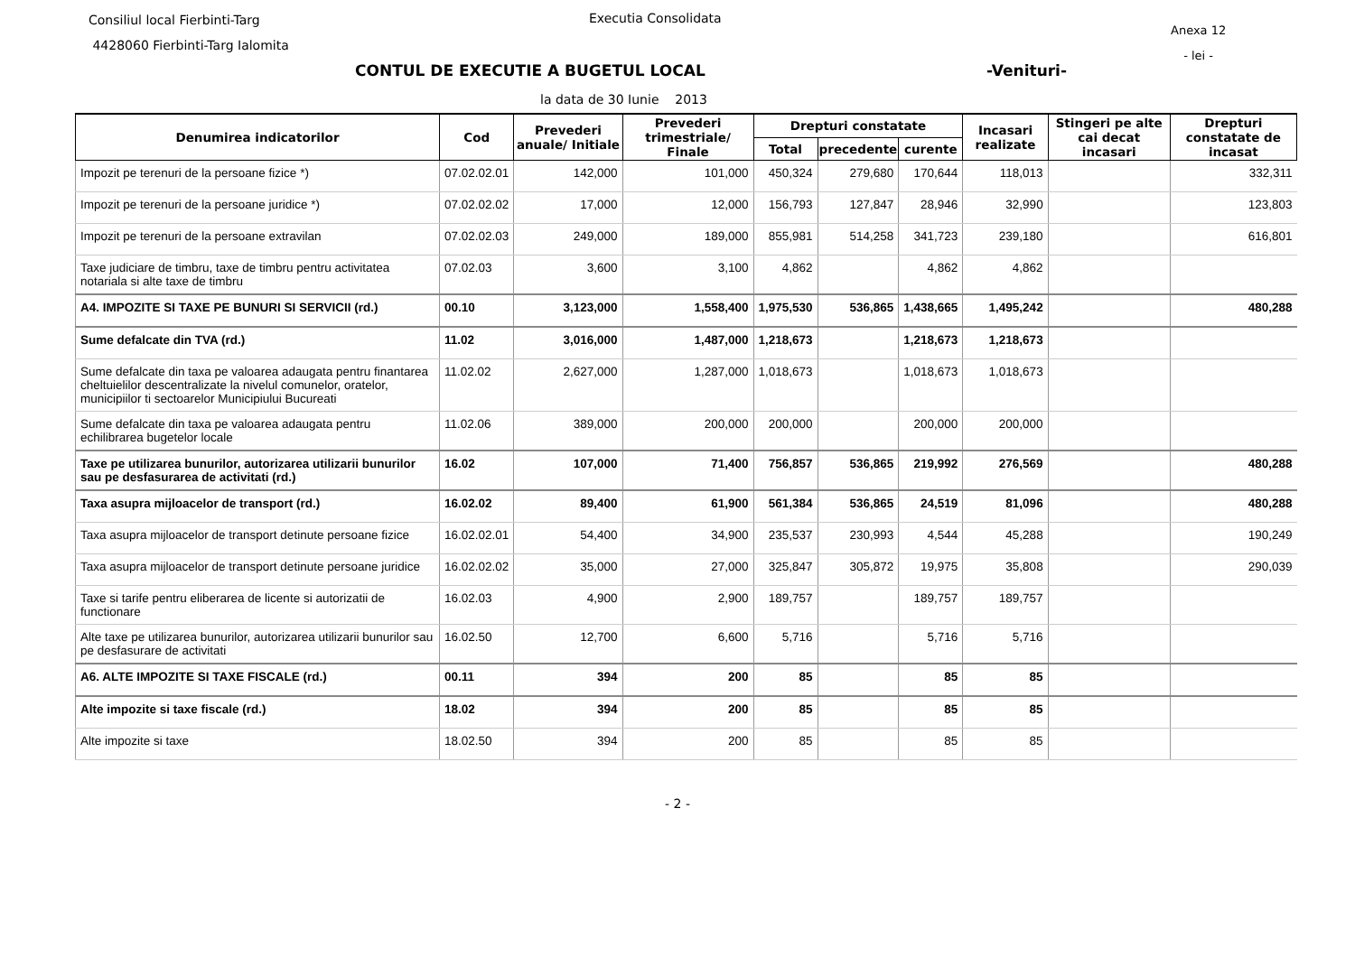Consiliul local Fierbinti-Targ
4428060 Fierbinti-Targ Ialomita
Executia Consolidata
Anexa 12
- lei -
CONTUL DE EXECUTIE A BUGETUL LOCAL
-Venituri-
la data de 30 Iunie 2013
| Denumirea indicatorilor | Cod | Prevederi anuale/ Initiale | Prevederi trimestriale/ Finale | Drepturi constatate | | | Incasari realizate | Stingeri pe alte cai decat incasari | Drepturi constatate de incasat |
| --- | --- | --- | --- | --- | --- | --- | --- | --- | --- |
| | | | | Total | precedente | curente | | | |
| Impozit pe terenuri de la persoane fizice *) | 07.02.02.01 | 142,000 | 101,000 | 450,324 | 279,680 | 170,644 | 118,013 | | 332,311 |
| Impozit pe terenuri de la persoane juridice *) | 07.02.02.02 | 17,000 | 12,000 | 156,793 | 127,847 | 28,946 | 32,990 | | 123,803 |
| Impozit pe terenuri de la persoane extravilan | 07.02.02.03 | 249,000 | 189,000 | 855,981 | 514,258 | 341,723 | 239,180 | | 616,801 |
| Taxe judiciare de timbru, taxe de timbru pentru activitatea notariala si alte taxe de timbru | 07.02.03 | 3,600 | 3,100 | 4,862 | | 4,862 | 4,862 | | |
| A4. IMPOZITE SI TAXE PE BUNURI SI SERVICII (rd.) | 00.10 | 3,123,000 | 1,558,400 | 1,975,530 | 536,865 | 1,438,665 | 1,495,242 | | 480,288 |
| Sume defalcate din TVA (rd.) | 11.02 | 3,016,000 | 1,487,000 | 1,218,673 | | 1,218,673 | 1,218,673 | | |
| Sume defalcate din taxa pe valoarea adaugata pentru finantarea cheltuielilor descentralizate la nivelul comunelor, oratelor, municipiilor ti sectoarelor Municipiului Bucureati | 11.02.02 | 2,627,000 | 1,287,000 | 1,018,673 | | 1,018,673 | 1,018,673 | | |
| Sume defalcate din taxa pe valoarea adaugata pentru echilibrarea bugetelor locale | 11.02.06 | 389,000 | 200,000 | 200,000 | | 200,000 | 200,000 | | |
| Taxe pe utilizarea bunurilor, autorizarea utilizarii bunurilor sau pe desfasurarea de activitati (rd.) | 16.02 | 107,000 | 71,400 | 756,857 | 536,865 | 219,992 | 276,569 | | 480,288 |
| Taxa asupra mijloacelor de transport (rd.) | 16.02.02 | 89,400 | 61,900 | 561,384 | 536,865 | 24,519 | 81,096 | | 480,288 |
| Taxa asupra mijloacelor de transport detinute persoane fizice | 16.02.02.01 | 54,400 | 34,900 | 235,537 | 230,993 | 4,544 | 45,288 | | 190,249 |
| Taxa asupra mijloacelor de transport detinute persoane juridice | 16.02.02.02 | 35,000 | 27,000 | 325,847 | 305,872 | 19,975 | 35,808 | | 290,039 |
| Taxe si tarife pentru eliberarea de licente si autorizatii de functionare | 16.02.03 | 4,900 | 2,900 | 189,757 | | 189,757 | 189,757 | | |
| Alte taxe pe utilizarea bunurilor, autorizarea utilizarii bunurilor sau pe desfasurare de activitati | 16.02.50 | 12,700 | 6,600 | 5,716 | | 5,716 | 5,716 | | |
| A6. ALTE IMPOZITE SI TAXE FISCALE (rd.) | 00.11 | 394 | 200 | 85 | | 85 | 85 | | |
| Alte impozite si taxe fiscale (rd.) | 18.02 | 394 | 200 | 85 | | 85 | 85 | | |
| Alte impozite si taxe | 18.02.50 | 394 | 200 | 85 | | 85 | 85 | | |
- 2 -